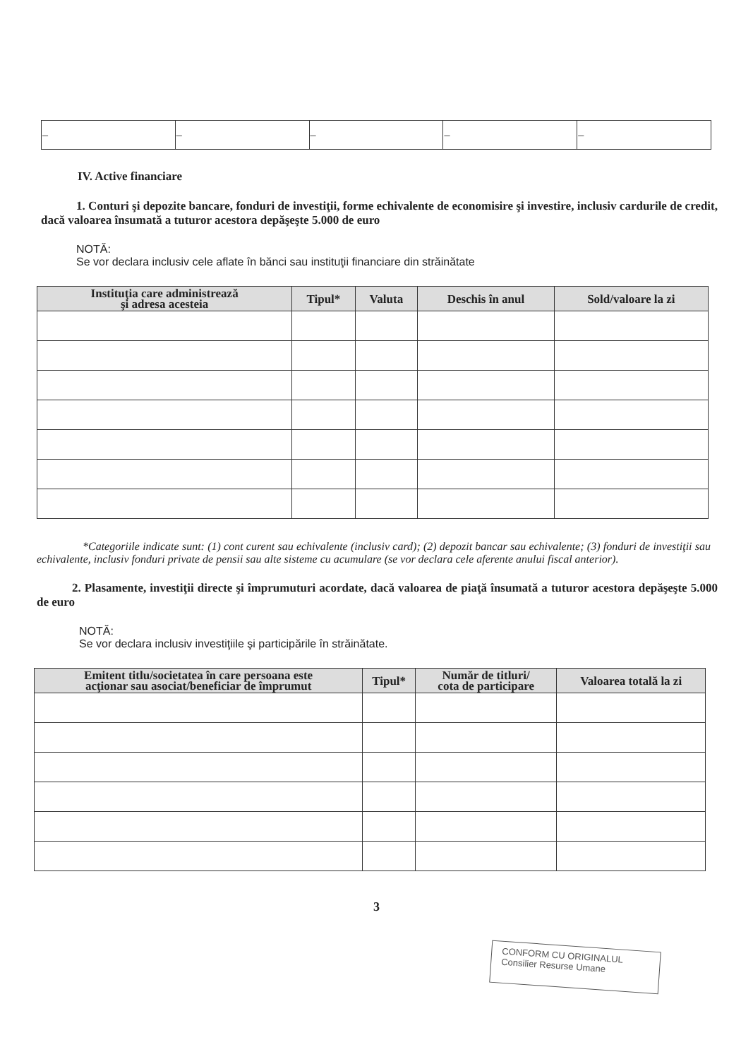| – | – | – | – | – |
IV. Active financiare
1. Conturi şi depozite bancare, fonduri de investiţii, forme echivalente de economisire şi investire, inclusiv cardurile de credit, dacă valoarea însumată a tuturor acestora depăşeşte 5.000 de euro
NOTĂ:
Se vor declara inclusiv cele aflate în bănci sau instituţii financiare din străinătate
| Instituţia care administrează şi adresa acesteia | Tipul* | Valuta | Deschis în anul | Sold/valoare la zi |
| --- | --- | --- | --- | --- |
*Categoriile indicate sunt: (1) cont curent sau echivalente (inclusiv card); (2) depozit bancar sau echivalente; (3) fonduri de investiţii sau echivalente, inclusiv fonduri private de pensii sau alte sisteme cu acumulare (se vor declara cele aferente anului fiscal anterior).
2. Plasamente, investiţii directe şi împrumuturi acordate, dacă valoarea de piaţă însumată a tuturor acestora depăşeşte 5.000 de euro
NOTĂ:
Se vor declara inclusiv investiţiile şi participările în străinătate.
| Emitent titlu/societatea în care persoana este acţionar sau asociat/beneficiar de împrumut | Tipul* | Număr de titluri/ cota de participare | Valoarea totală la zi |
| --- | --- | --- | --- |
3
CONFORM CU ORIGINALUL
Consilier Resurse Umane